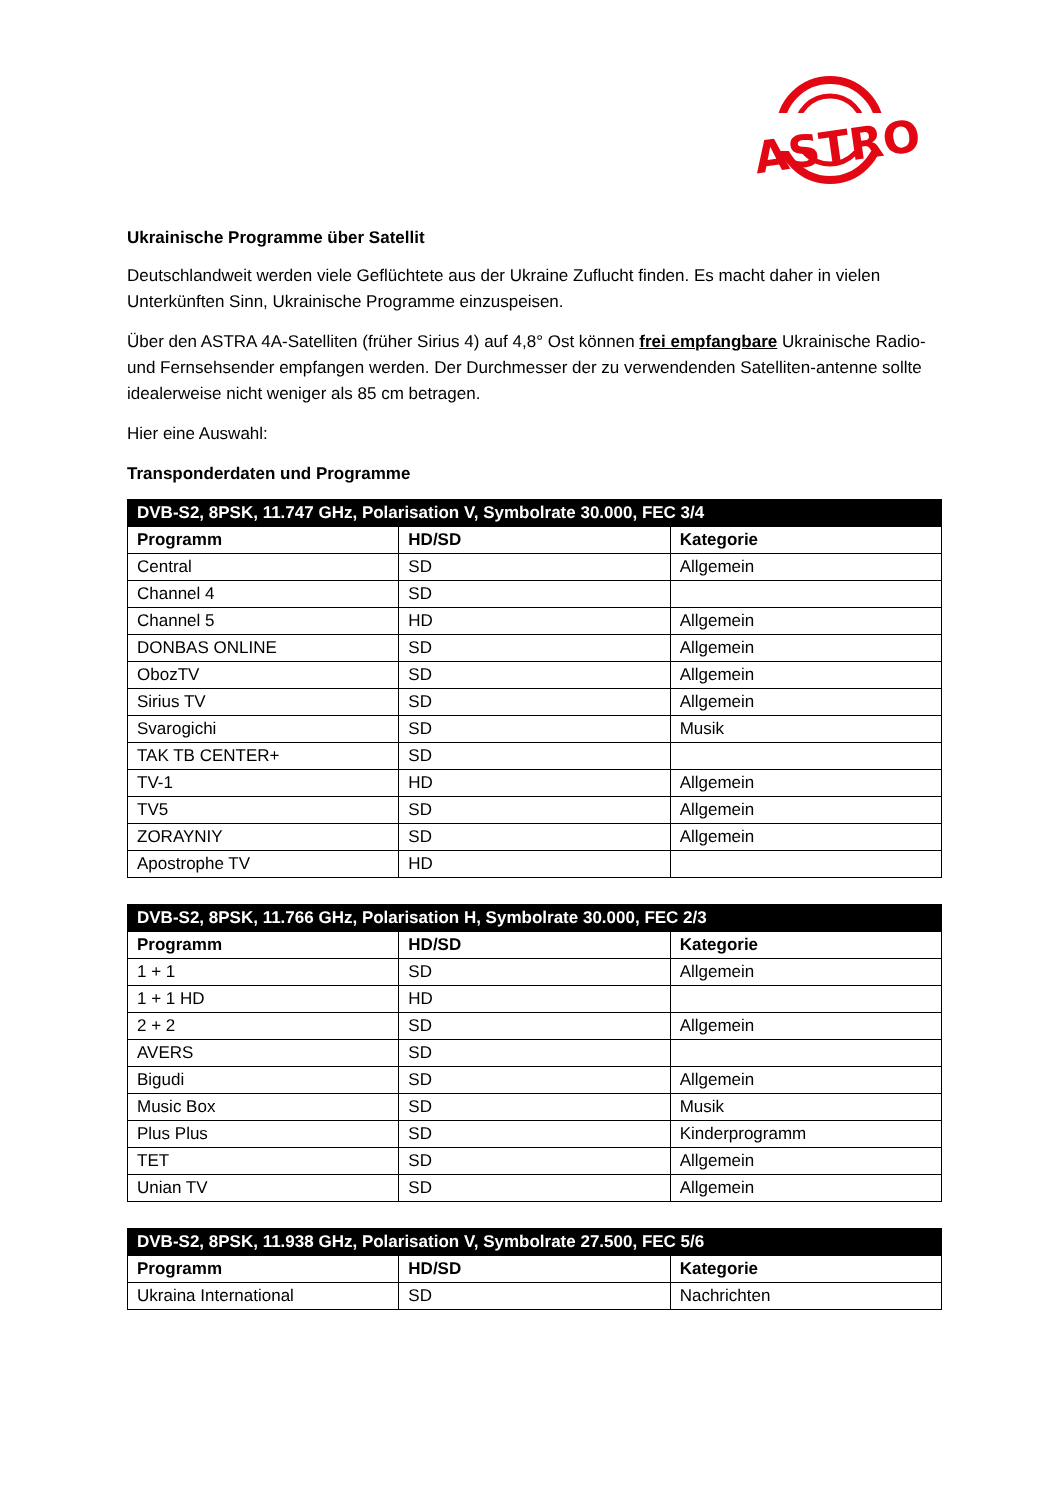ASTRO
Ukrainische Programme über Satellit
Deutschlandweit werden viele Geflüchtete aus der Ukraine Zuflucht finden. Es macht daher in vielen Unterkünften Sinn, Ukrainische Programme einzuspeisen.
Über den ASTRA 4A-Satelliten (früher Sirius 4) auf 4,8° Ost können frei empfangbare Ukrainische Radio- und Fernsehsender empfangen werden. Der Durchmesser der zu verwendenden Satelliten-antenne sollte idealerweise nicht weniger als 85 cm betragen.
Hier eine Auswahl:
Transponderdaten und Programme
| DVB-S2, 8PSK, 11.747 GHz, Polarisation V, Symbolrate 30.000, FEC 3/4 | | |
| --- | --- | --- |
| Programm | HD/SD | Kategorie |
| Central | SD | Allgemein |
| Channel 4 | SD | |
| Channel 5 | HD | Allgemein |
| DONBAS ONLINE | SD | Allgemein |
| ObozTV | SD | Allgemein |
| Sirius TV | SD | Allgemein |
| Svarogichi | SD | Musik |
| TAK TB CENTER+ | SD | |
| TV-1 | HD | Allgemein |
| TV5 | SD | Allgemein |
| ZORAYNIY | SD | Allgemein |
| Apostrophe TV | HD | |
| DVB-S2, 8PSK, 11.766 GHz, Polarisation H, Symbolrate 30.000, FEC 2/3 | | |
| --- | --- | --- |
| Programm | HD/SD | Kategorie |
| 1 + 1 | SD | Allgemein |
| 1 + 1 HD | HD | |
| 2 + 2 | SD | Allgemein |
| AVERS | SD | |
| Bigudi | SD | Allgemein |
| Music Box | SD | Musik |
| Plus Plus | SD | Kinderprogramm |
| TET | SD | Allgemein |
| Unian TV | SD | Allgemein |
| DVB-S2, 8PSK, 11.938 GHz, Polarisation V, Symbolrate 27.500, FEC 5/6 | | |
| --- | --- | --- |
| Programm | HD/SD | Kategorie |
| Ukraina International | SD | Nachrichten |